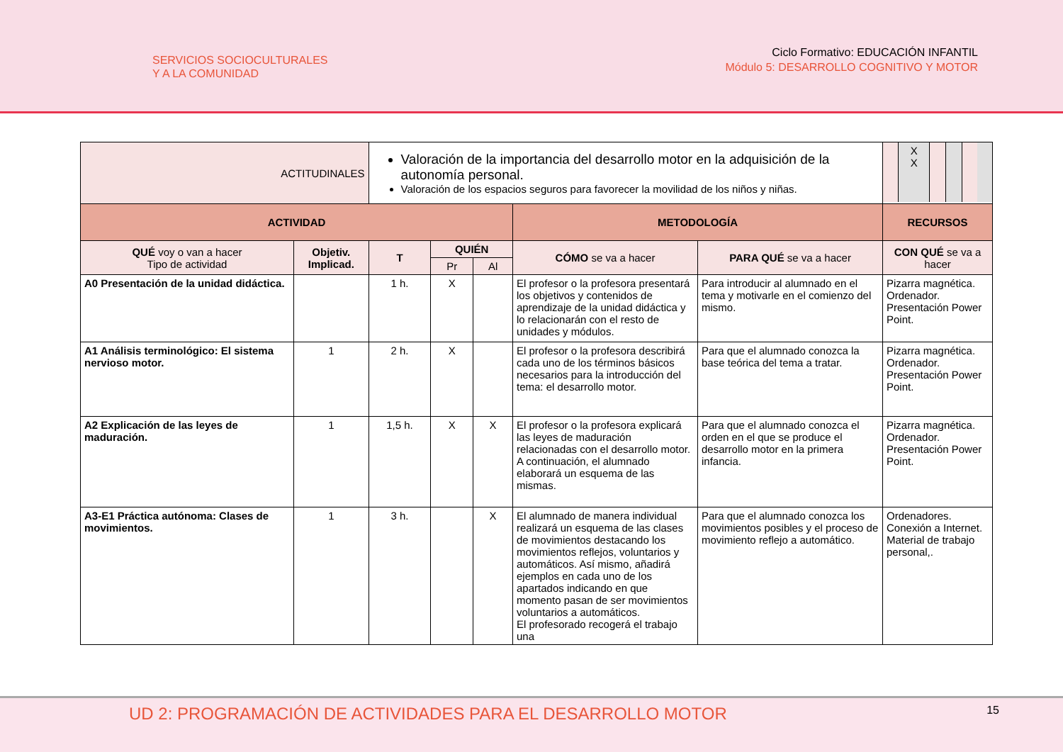SERVICIOS SOCIOCULTURALES
Y A LA COMUNIDAD
Ciclo Formativo: EDUCACIÓN INFANTIL
Módulo 5: DESARROLLO COGNITIVO Y MOTOR
| ACTITUDINALES | | Valoración de la importancia del desarrollo motor en la adquisición de la autonomía personal. Valoración de los espacios seguros para favorecer la movilidad de los niños y niñas. | | | | | / / X X / / / / / |
| ACTIVIDAD | | | | | METODOLOGÍA | | RECURSOS |
| QUÉ voy o van a hacer Tipo de actividad | Objetiv. Implicad. | T | QUIÉN | | CÓMO se va a hacer | PARA QUÉ se va a hacer | CON QUÉ se va a hacer |
| | | | Pr | Al | | | |
| A0 Presentación de la unidad didáctica. | | 1 h. | X | | El profesor o la profesora presentará los objetivos y contenidos de aprendizaje de la unidad didáctica y lo relacionarán con el resto de unidades y módulos. | Para introducir al alumnado en el tema y motivarle en el comienzo del mismo. | Pizarra magnética. Ordenador. Presentación Power Point. |
| A1 Análisis terminológico: El sistema nervioso motor. | 1 | 2 h. | X | | El profesor o la profesora describirá cada uno de los términos básicos necesarios para la introducción del tema: el desarrollo motor. | Para que el alumnado conozca la base teórica del tema a tratar. | Pizarra magnética. Ordenador. Presentación Power Point. |
| A2 Explicación de las leyes de maduración. | 1 | 1,5 h. | X | X | El profesor o la profesora explicará las leyes de maduración relacionadas con el desarrollo motor. A continuación, el alumnado elaborará un esquema de las mismas. | Para que el alumnado conozca el orden en el que se produce el desarrollo motor en la primera infancia. | Pizarra magnética. Ordenador. Presentación Power Point. |
| A3-E1 Práctica autónoma: Clases de movimientos. | 1 | 3 h. | | X | El alumnado de manera individual realizará un esquema de las clases de movimientos destacando los movimientos reflejos, voluntarios y automáticos. Así mismo, añadirá ejemplos en cada uno de los apartados indicando en que momento pasan de ser movimientos voluntarios a automáticos. El profesorado recogerá el trabajo una | Para que el alumnado conozca los movimientos posibles y el proceso de movimiento reflejo a automático. | Ordenadores. Conexión a Internet. Material de trabajo personal,. |
UD 2: PROGRAMACIÓN DE ACTIVIDADES PARA EL DESARROLLO MOTOR 15